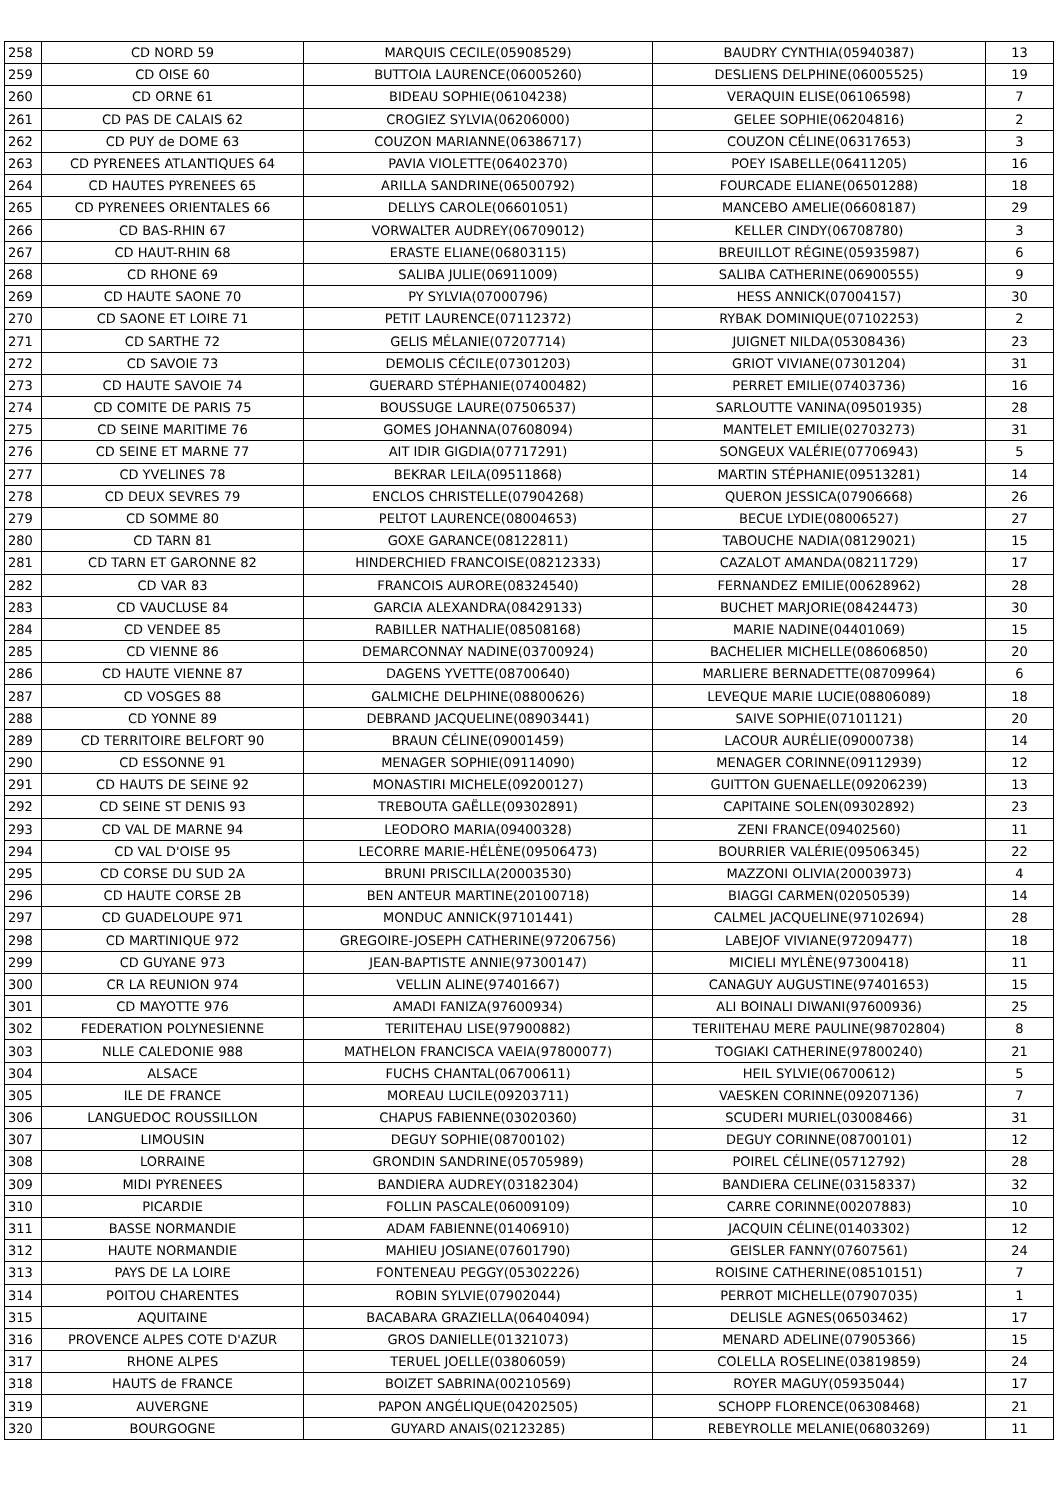| 258 | CD NORD 59 | MARQUIS CECILE(05908529) | BAUDRY CYNTHIA(05940387) | 13 |
| 259 | CD OISE 60 | BUTTOIA LAURENCE(06005260) | DESLIENS DELPHINE(06005525) | 19 |
| 260 | CD ORNE 61 | BIDEAU SOPHIE(06104238) | VERAQUIN ELISE(06106598) | 7 |
| 261 | CD PAS DE CALAIS 62 | CROGIEZ SYLVIA(06206000) | GELEE SOPHIE(06204816) | 2 |
| 262 | CD PUY de DOME 63 | COUZON MARIANNE(06386717) | COUZON CÉLINE(06317653) | 3 |
| 263 | CD PYRENEES ATLANTIQUES 64 | PAVIA VIOLETTE(06402370) | POEY ISABELLE(06411205) | 16 |
| 264 | CD HAUTES PYRENEES 65 | ARILLA SANDRINE(06500792) | FOURCADE ELIANE(06501288) | 18 |
| 265 | CD PYRENEES ORIENTALES 66 | DELLYS CAROLE(06601051) | MANCEBO AMELIE(06608187) | 29 |
| 266 | CD BAS-RHIN 67 | VORWALTER AUDREY(06709012) | KELLER CINDY(06708780) | 3 |
| 267 | CD HAUT-RHIN 68 | ERASTE ELIANE(06803115) | BREUILLOT RÉGINE(05935987) | 6 |
| 268 | CD RHONE 69 | SALIBA JULIE(06911009) | SALIBA CATHERINE(06900555) | 9 |
| 269 | CD HAUTE SAONE 70 | PY SYLVIA(07000796) | HESS ANNICK(07004157) | 30 |
| 270 | CD SAONE ET LOIRE 71 | PETIT LAURENCE(07112372) | RYBAK DOMINIQUE(07102253) | 2 |
| 271 | CD SARTHE 72 | GELIS MÉLANIE(07207714) | JUIGNET NILDA(05308436) | 23 |
| 272 | CD SAVOIE 73 | DEMOLIS CÉCILE(07301203) | GRIOT VIVIANE(07301204) | 31 |
| 273 | CD HAUTE SAVOIE 74 | GUERARD STÉPHANIE(07400482) | PERRET EMILIE(07403736) | 16 |
| 274 | CD COMITE DE PARIS 75 | BOUSSUGE LAURE(07506537) | SARLOUTTE VANINA(09501935) | 28 |
| 275 | CD SEINE MARITIME 76 | GOMES JOHANNA(07608094) | MANTELET EMILIE(02703273) | 31 |
| 276 | CD SEINE ET MARNE 77 | AIT IDIR GIGDIA(07717291) | SONGEUX VALÉRIE(07706943) | 5 |
| 277 | CD YVELINES 78 | BEKRAR LEILA(09511868) | MARTIN STÉPHANIE(09513281) | 14 |
| 278 | CD DEUX SEVRES 79 | ENCLOS CHRISTELLE(07904268) | QUERON JESSICA(07906668) | 26 |
| 279 | CD SOMME 80 | PELTOT LAURENCE(08004653) | BECUE LYDIE(08006527) | 27 |
| 280 | CD TARN 81 | GOXE GARANCE(08122811) | TABOUCHE NADIA(08129021) | 15 |
| 281 | CD TARN ET GARONNE 82 | HINDERCHIED FRANCOISE(08212333) | CAZALOT AMANDA(08211729) | 17 |
| 282 | CD VAR 83 | FRANCOIS AURORE(08324540) | FERNANDEZ EMILIE(00628962) | 28 |
| 283 | CD VAUCLUSE 84 | GARCIA ALEXANDRA(08429133) | BUCHET MARJORIE(08424473) | 30 |
| 284 | CD VENDEE 85 | RABILLER NATHALIE(08508168) | MARIE NADINE(04401069) | 15 |
| 285 | CD VIENNE 86 | DEMARCONNAY NADINE(03700924) | BACHELIER MICHELLE(08606850) | 20 |
| 286 | CD HAUTE VIENNE 87 | DAGENS YVETTE(08700640) | MARLIERE BERNADETTE(08709964) | 6 |
| 287 | CD VOSGES 88 | GALMICHE DELPHINE(08800626) | LEVEQUE MARIE LUCIE(08806089) | 18 |
| 288 | CD YONNE 89 | DEBRAND JACQUELINE(08903441) | SAIVE SOPHIE(07101121) | 20 |
| 289 | CD TERRITOIRE BELFORT 90 | BRAUN CÉLINE(09001459) | LACOUR AURÉLIE(09000738) | 14 |
| 290 | CD ESSONNE 91 | MENAGER SOPHIE(09114090) | MENAGER CORINNE(09112939) | 12 |
| 291 | CD HAUTS DE SEINE 92 | MONASTIRI MICHELE(09200127) | GUITTON GUENAELLE(09206239) | 13 |
| 292 | CD SEINE ST DENIS 93 | TREBOUTA GAËLLE(09302891) | CAPITAINE SOLEN(09302892) | 23 |
| 293 | CD VAL DE MARNE 94 | LEODORO MARIA(09400328) | ZENI FRANCE(09402560) | 11 |
| 294 | CD VAL D'OISE 95 | LECORRE MARIE-HÉLÈNE(09506473) | BOURRIER VALÉRIE(09506345) | 22 |
| 295 | CD CORSE DU SUD 2A | BRUNI PRISCILLA(20003530) | MAZZONI OLIVIA(20003973) | 4 |
| 296 | CD HAUTE CORSE 2B | BEN ANTEUR MARTINE(20100718) | BIAGGI CARMEN(02050539) | 14 |
| 297 | CD GUADELOUPE 971 | MONDUC ANNICK(97101441) | CALMEL JACQUELINE(97102694) | 28 |
| 298 | CD MARTINIQUE 972 | GREGOIRE-JOSEPH CATHERINE(97206756) | LABEJOF VIVIANE(97209477) | 18 |
| 299 | CD GUYANE 973 | JEAN-BAPTISTE ANNIE(97300147) | MICIELI MYLÈNE(97300418) | 11 |
| 300 | CR LA REUNION 974 | VELLIN ALINE(97401667) | CANAGUY AUGUSTINE(97401653) | 15 |
| 301 | CD MAYOTTE 976 | AMADI FANIZA(97600934) | ALI BOINALI DIWANI(97600936) | 25 |
| 302 | FEDERATION POLYNESIENNE | TERIITEHAU LISE(97900882) | TERIITEHAU MERE PAULINE(98702804) | 8 |
| 303 | NLLE CALEDONIE 988 | MATHELON FRANCISCA VAEIA(97800077) | TOGIAKI CATHERINE(97800240) | 21 |
| 304 | ALSACE | FUCHS CHANTAL(06700611) | HEIL SYLVIE(06700612) | 5 |
| 305 | ILE DE FRANCE | MOREAU LUCILE(09203711) | VAESKEN CORINNE(09207136) | 7 |
| 306 | LANGUEDOC ROUSSILLON | CHAPUS FABIENNE(03020360) | SCUDERI MURIEL(03008466) | 31 |
| 307 | LIMOUSIN | DEGUY SOPHIE(08700102) | DEGUY CORINNE(08700101) | 12 |
| 308 | LORRAINE | GRONDIN SANDRINE(05705989) | POIREL CÉLINE(05712792) | 28 |
| 309 | MIDI PYRENEES | BANDIERA AUDREY(03182304) | BANDIERA CELINE(03158337) | 32 |
| 310 | PICARDIE | FOLLIN PASCALE(06009109) | CARRE CORINNE(00207883) | 10 |
| 311 | BASSE NORMANDIE | ADAM FABIENNE(01406910) | JACQUIN CÉLINE(01403302) | 12 |
| 312 | HAUTE NORMANDIE | MAHIEU JOSIANE(07601790) | GEISLER FANNY(07607561) | 24 |
| 313 | PAYS DE LA LOIRE | FONTENEAU PEGGY(05302226) | ROISINE CATHERINE(08510151) | 7 |
| 314 | POITOU CHARENTES | ROBIN SYLVIE(07902044) | PERROT MICHELLE(07907035) | 1 |
| 315 | AQUITAINE | BACABARA GRAZIELLA(06404094) | DELISLE AGNES(06503462) | 17 |
| 316 | PROVENCE ALPES COTE D'AZUR | GROS DANIELLE(01321073) | MENARD ADELINE(07905366) | 15 |
| 317 | RHONE ALPES | TERUEL JOELLE(03806059) | COLELLA ROSELINE(03819859) | 24 |
| 318 | HAUTS de FRANCE | BOIZET SABRINA(00210569) | ROYER MAGUY(05935044) | 17 |
| 319 | AUVERGNE | PAPON ANGÉLIQUE(04202505) | SCHOPP FLORENCE(06308468) | 21 |
| 320 | BOURGOGNE | GUYARD ANAIS(02123285) | REBEYROLLE MELANIE(06803269) | 11 |